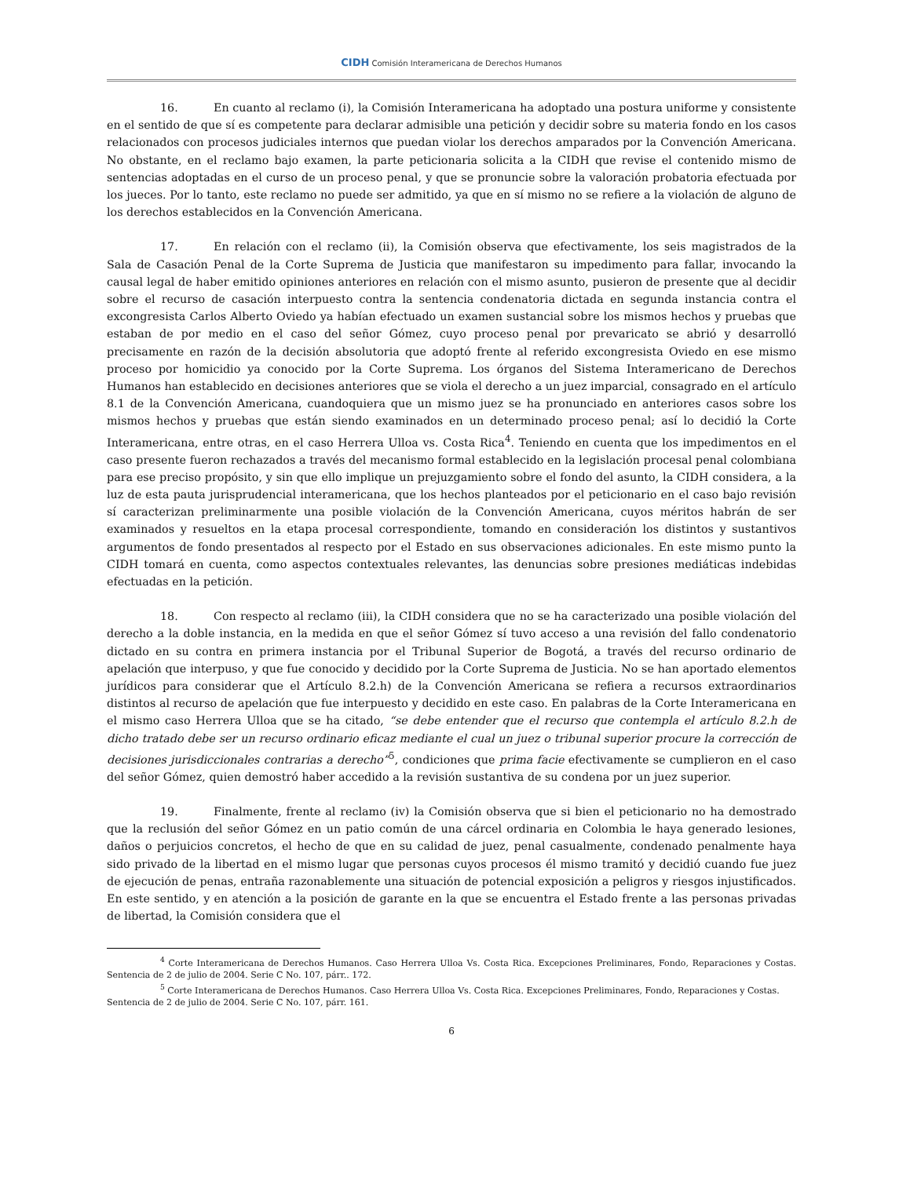CIDH Comisión Interamericana de Derechos Humanos
16. En cuanto al reclamo (i), la Comisión Interamericana ha adoptado una postura uniforme y consistente en el sentido de que sí es competente para declarar admisible una petición y decidir sobre su materia fondo en los casos relacionados con procesos judiciales internos que puedan violar los derechos amparados por la Convención Americana. No obstante, en el reclamo bajo examen, la parte peticionaria solicita a la CIDH que revise el contenido mismo de sentencias adoptadas en el curso de un proceso penal, y que se pronuncie sobre la valoración probatoria efectuada por los jueces. Por lo tanto, este reclamo no puede ser admitido, ya que en sí mismo no se refiere a la violación de alguno de los derechos establecidos en la Convención Americana.
17. En relación con el reclamo (ii), la Comisión observa que efectivamente, los seis magistrados de la Sala de Casación Penal de la Corte Suprema de Justicia que manifestaron su impedimento para fallar, invocando la causal legal de haber emitido opiniones anteriores en relación con el mismo asunto, pusieron de presente que al decidir sobre el recurso de casación interpuesto contra la sentencia condenatoria dictada en segunda instancia contra el excongresista Carlos Alberto Oviedo ya habían efectuado un examen sustancial sobre los mismos hechos y pruebas que estaban de por medio en el caso del señor Gómez, cuyo proceso penal por prevaricato se abrió y desarrolló precisamente en razón de la decisión absolutoria que adoptó frente al referido excongresista Oviedo en ese mismo proceso por homicidio ya conocido por la Corte Suprema. Los órganos del Sistema Interamericano de Derechos Humanos han establecido en decisiones anteriores que se viola el derecho a un juez imparcial, consagrado en el artículo 8.1 de la Convención Americana, cuandoquiera que un mismo juez se ha pronunciado en anteriores casos sobre los mismos hechos y pruebas que están siendo examinados en un determinado proceso penal; así lo decidió la Corte Interamericana, entre otras, en el caso Herrera Ulloa vs. Costa Rica<sup>4</sup>. Teniendo en cuenta que los impedimentos en el caso presente fueron rechazados a través del mecanismo formal establecido en la legislación procesal penal colombiana para ese preciso propósito, y sin que ello implique un prejuzgamiento sobre el fondo del asunto, la CIDH considera, a la luz de esta pauta jurisprudencial interamericana, que los hechos planteados por el peticionario en el caso bajo revisión sí caracterizan preliminarmente una posible violación de la Convención Americana, cuyos méritos habrán de ser examinados y resueltos en la etapa procesal correspondiente, tomando en consideración los distintos y sustantivos argumentos de fondo presentados al respecto por el Estado en sus observaciones adicionales. En este mismo punto la CIDH tomará en cuenta, como aspectos contextuales relevantes, las denuncias sobre presiones mediáticas indebidas efectuadas en la petición.
18. Con respecto al reclamo (iii), la CIDH considera que no se ha caracterizado una posible violación del derecho a la doble instancia, en la medida en que el señor Gómez sí tuvo acceso a una revisión del fallo condenatorio dictado en su contra en primera instancia por el Tribunal Superior de Bogotá, a través del recurso ordinario de apelación que interpuso, y que fue conocido y decidido por la Corte Suprema de Justicia. No se han aportado elementos jurídicos para considerar que el Artículo 8.2.h) de la Convención Americana se refiera a recursos extraordinarios distintos al recurso de apelación que fue interpuesto y decidido en este caso. En palabras de la Corte Interamericana en el mismo caso Herrera Ulloa que se ha citado, “se debe entender que el recurso que contempla el artículo 8.2.h de dicho tratado debe ser un recurso ordinario eficaz mediante el cual un juez o tribunal superior procure la corrección de decisiones jurisdiccionales contrarias a derecho”<sup>5</sup>, condiciones que prima facie efectivamente se cumplieron en el caso del señor Gómez, quien demostró haber accedido a la revisión sustantiva de su condena por un juez superior.
19. Finalmente, frente al reclamo (iv) la Comisión observa que si bien el peticionario no ha demostrado que la reclusión del señor Gómez en un patio común de una cárcel ordinaria en Colombia le haya generado lesiones, daños o perjuicios concretos, el hecho de que en su calidad de juez, penal casualmente, condenado penalmente haya sido privado de la libertad en el mismo lugar que personas cuyos procesos él mismo tramitó y decidió cuando fue juez de ejecución de penas, entraña razonablemente una situación de potencial exposición a peligros y riesgos injustificados. En este sentido, y en atención a la posición de garante en la que se encuentra el Estado frente a las personas privadas de libertad, la Comisión considera que el
<sup>4</sup> Corte Interamericana de Derechos Humanos. Caso Herrera Ulloa Vs. Costa Rica. Excepciones Preliminares, Fondo, Reparaciones y Costas. Sentencia de 2 de julio de 2004. Serie C No. 107, párr.. 172.
<sup>5</sup> Corte Interamericana de Derechos Humanos. Caso Herrera Ulloa Vs. Costa Rica. Excepciones Preliminares, Fondo, Reparaciones y Costas. Sentencia de 2 de julio de 2004. Serie C No. 107, párr. 161.
6